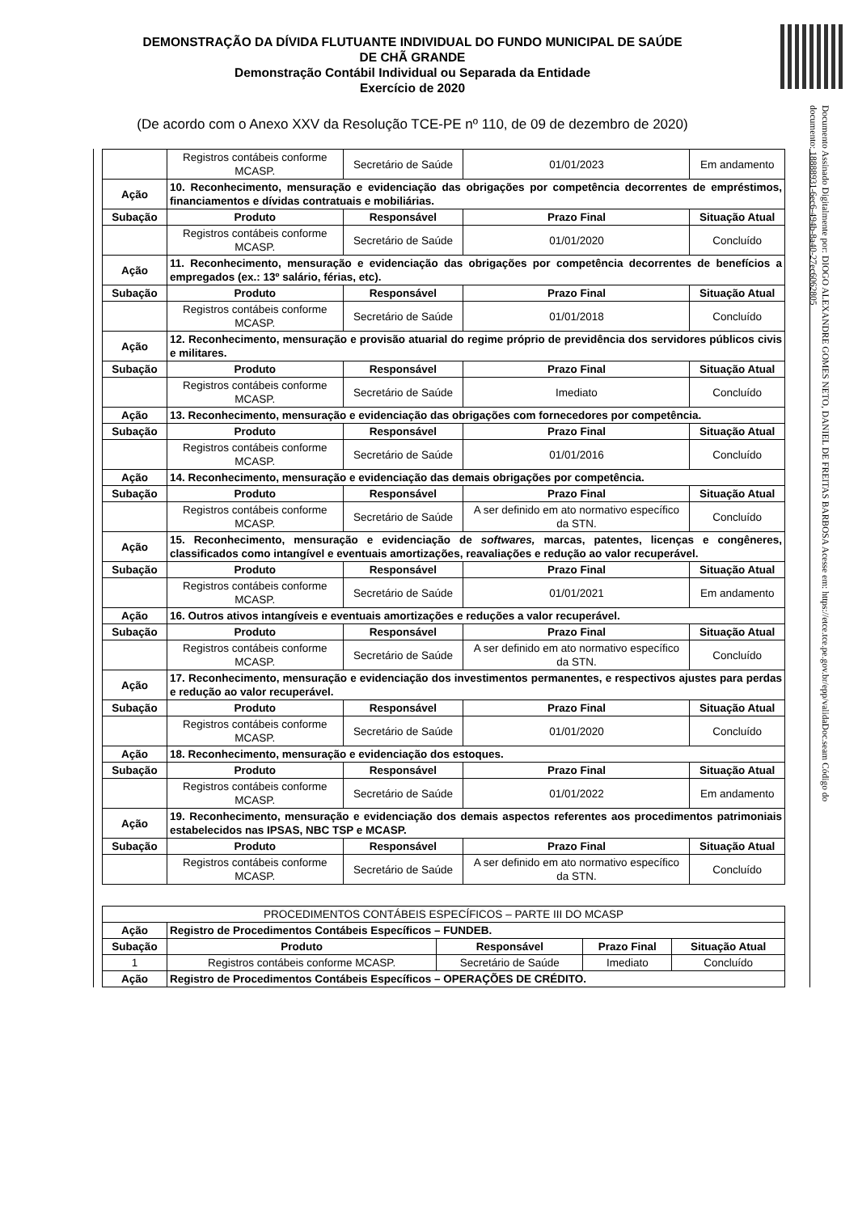DEMONSTRAÇÃO DA DÍVIDA FLUTUANTE INDIVIDUAL DO FUNDO MUNICIPAL DE SAÚDE
DE CHÃ GRANDE
Demonstração Contábil Individual ou Separada da Entidade
Exercício de 2020
(De acordo com o Anexo XXV da Resolução TCE-PE nº 110, de 09 de dezembro de 2020)
Documento Assinado Digitalmente por: DIOGO ALEXANDRE GOMES NETO, DANIEL DE FREITAS BARBOSA Acesse em: https://etce.tce.pe.gov.br/epp/validaDoc.seam Código do documento: 18888931-6ec6-494b-8a40-27ec6062805
| | Registros contábeis conforme MCASP. | Secretário de Saúde | 01/01/2023 | Em andamento |
| Ação | 10. Reconhecimento, mensuração e evidenciação das obrigações por competência decorrentes de empréstimos, financiamentos e dívidas contratuais e mobiliárias. | | | |
| Subação | Produto | Responsável | Prazo Final | Situação Atual |
| | Registros contábeis conforme MCASP. | Secretário de Saúde | 01/01/2020 | Concluído |
| Ação | 11. Reconhecimento, mensuração e evidenciação das obrigações por competência decorrentes de benefícios a empregados (ex.: 13º salário, férias, etc). | | | |
| Subação | Produto | Responsável | Prazo Final | Situação Atual |
| | Registros contábeis conforme MCASP. | Secretário de Saúde | 01/01/2018 | Concluído |
| Ação | 12. Reconhecimento, mensuração e provisão atuarial do regime próprio de previdência dos servidores públicos civis e militares. | | | |
| Subação | Produto | Responsável | Prazo Final | Situação Atual |
| | Registros contábeis conforme MCASP. | Secretário de Saúde | Imediato | Concluído |
| Ação | 13. Reconhecimento, mensuração e evidenciação das obrigações com fornecedores por competência. | | | |
| Subação | Produto | Responsável | Prazo Final | Situação Atual |
| | Registros contábeis conforme MCASP. | Secretário de Saúde | 01/01/2016 | Concluído |
| Ação | 14. Reconhecimento, mensuração e evidenciação das demais obrigações por competência. | | | |
| Subação | Produto | Responsável | Prazo Final | Situação Atual |
| | Registros contábeis conforme MCASP. | Secretário de Saúde | A ser definido em ato normativo específico da STN. | Concluído |
| Ação | 15. Reconhecimento, mensuração e evidenciação de softwares, marcas, patentes, licenças e congêneres, classificados como intangível e eventuais amortizações, reavaliações e redução ao valor recuperável. | | | |
| Subação | Produto | Responsável | Prazo Final | Situação Atual |
| | Registros contábeis conforme MCASP. | Secretário de Saúde | 01/01/2021 | Em andamento |
| Ação | 16. Outros ativos intangíveis e eventuais amortizações e reduções a valor recuperável. | | | |
| Subação | Produto | Responsável | Prazo Final | Situação Atual |
| | Registros contábeis conforme MCASP. | Secretário de Saúde | A ser definido em ato normativo específico da STN. | Concluído |
| Ação | 17. Reconhecimento, mensuração e evidenciação dos investimentos permanentes, e respectivos ajustes para perdas e redução ao valor recuperável. | | | |
| Subação | Produto | Responsável | Prazo Final | Situação Atual |
| | Registros contábeis conforme MCASP. | Secretário de Saúde | 01/01/2020 | Concluído |
| Ação | 18. Reconhecimento, mensuração e evidenciação dos estoques. | | | |
| Subação | Produto | Responsável | Prazo Final | Situação Atual |
| | Registros contábeis conforme MCASP. | Secretário de Saúde | 01/01/2022 | Em andamento |
| Ação | 19. Reconhecimento, mensuração e evidenciação dos demais aspectos referentes aos procedimentos patrimoniais estabelecidos nas IPSAS, NBC TSP e MCASP. | | | |
| Subação | Produto | Responsável | Prazo Final | Situação Atual |
| | Registros contábeis conforme MCASP. | Secretário de Saúde | A ser definido em ato normativo específico da STN. | Concluído |
| PROCEDIMENTOS CONTÁBEIS ESPECÍFICOS – PARTE III DO MCASP | | | | |
| Ação | Registro de Procedimentos Contábeis Específicos – FUNDEB. | | | |
| Subação | Produto | Responsável | Prazo Final | Situação Atual |
| 1 | Registros contábeis conforme MCASP. | Secretário de Saúde | Imediato | Concluído |
| Ação | Registro de Procedimentos Contábeis Específicos – OPERAÇÕES DE CRÉDITO. | | | |